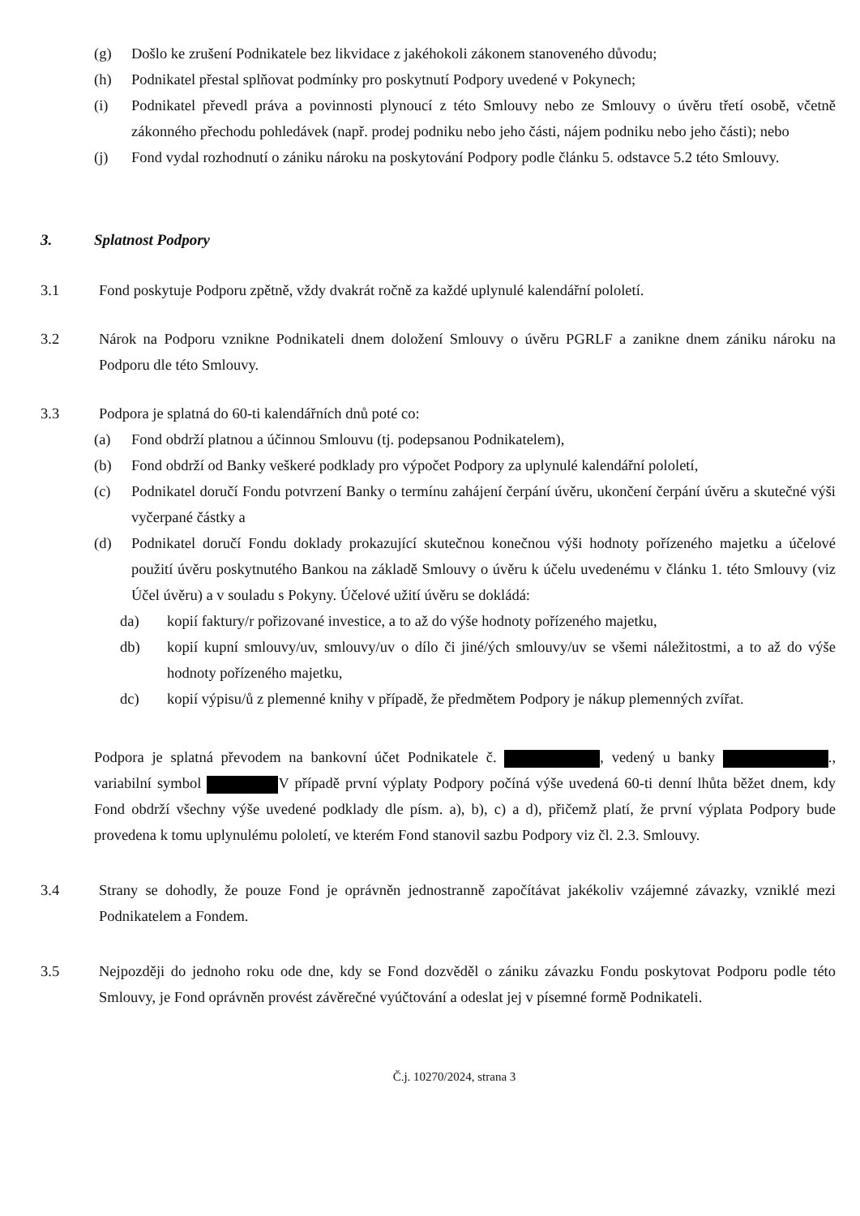(g) Došlo ke zrušení Podnikatele bez likvidace z jakéhokoli zákonem stanoveného důvodu;
(h) Podnikatel přestal splňovat podmínky pro poskytnutí Podpory uvedené v Pokynech;
(i) Podnikatel převedl práva a povinnosti plynoucí z této Smlouvy nebo ze Smlouvy o úvěru třetí osobě, včetně zákonného přechodu pohledávek (např. prodej podniku nebo jeho části, nájem podniku nebo jeho části); nebo
(j) Fond vydal rozhodnutí o zániku nároku na poskytování Podpory podle článku 5. odstavce 5.2 této Smlouvy.
3. Splatnost Podpory
3.1 Fond poskytuje Podporu zpětně, vždy dvakrát ročně za každé uplynulé kalendářní pololetí.
3.2 Nárok na Podporu vznikne Podnikateli dnem doložení Smlouvy o úvěru PGRLF a zanikne dnem zániku nároku na Podporu dle této Smlouvy.
3.3 Podpora je splatná do 60-ti kalendářních dnů poté co:
(a) Fond obdrží platnou a účinnou Smlouvu (tj. podepsanou Podnikatelem),
(b) Fond obdrží od Banky veškeré podklady pro výpočet Podpory za uplynulé kalendářní pololetí,
(c) Podnikatel doručí Fondu potvrzení Banky o termínu zahájení čerpání úvěru, ukončení čerpání úvěru a skutečné výši vyčerpané částky a
(d) Podnikatel doručí Fondu doklady prokazující skutečnou konečnou výši hodnoty pořízeného majetku a účelové použití úvěru poskytnutého Bankou na základě Smlouvy o úvěru k účelu uvedenému v článku 1. této Smlouvy (viz Účel úvěru) a v souladu s Pokyny. Účelové užití úvěru se dokládá:
da) kopií faktury/r pořizované investice, a to až do výše hodnoty pořízeného majetku,
db) kopií kupní smlouvy/uv, smlouvy/uv o dílo či jiné/ých smlouvy/uv se všemi náležitostmi, a to až do výše hodnoty pořízeného majetku,
dc) kopií výpisu/ů z plemenné knihy v případě, že předmětem Podpory je nákup plemenných zvířat.
Podpora je splatná převodem na bankovní účet Podnikatele č. , vedený u banky ., variabilní symbol V případě první výplaty Podpory počíná výše uvedená 60-ti denní lhůta běžet dnem, kdy Fond obdrží všechny výše uvedené podklady dle písm. a), b), c) a d), přičemž platí, že první výplata Podpory bude provedena k tomu uplynulému pololetí, ve kterém Fond stanovil sazbu Podpory viz čl. 2.3. Smlouvy.
3.4 Strany se dohodly, že pouze Fond je oprávněn jednostranně započítávat jakékoliv vzájemné závazky, vzniklé mezi Podnikatelem a Fondem.
3.5 Nejpozději do jednoho roku ode dne, kdy se Fond dozvěděl o zániku závazku Fondu poskytovat Podporu podle této Smlouvy, je Fond oprávněn provést závěrečné vyúčtování a odeslat jej v písemné formě Podnikateli.
Č.j. 10270/2024, strana 3